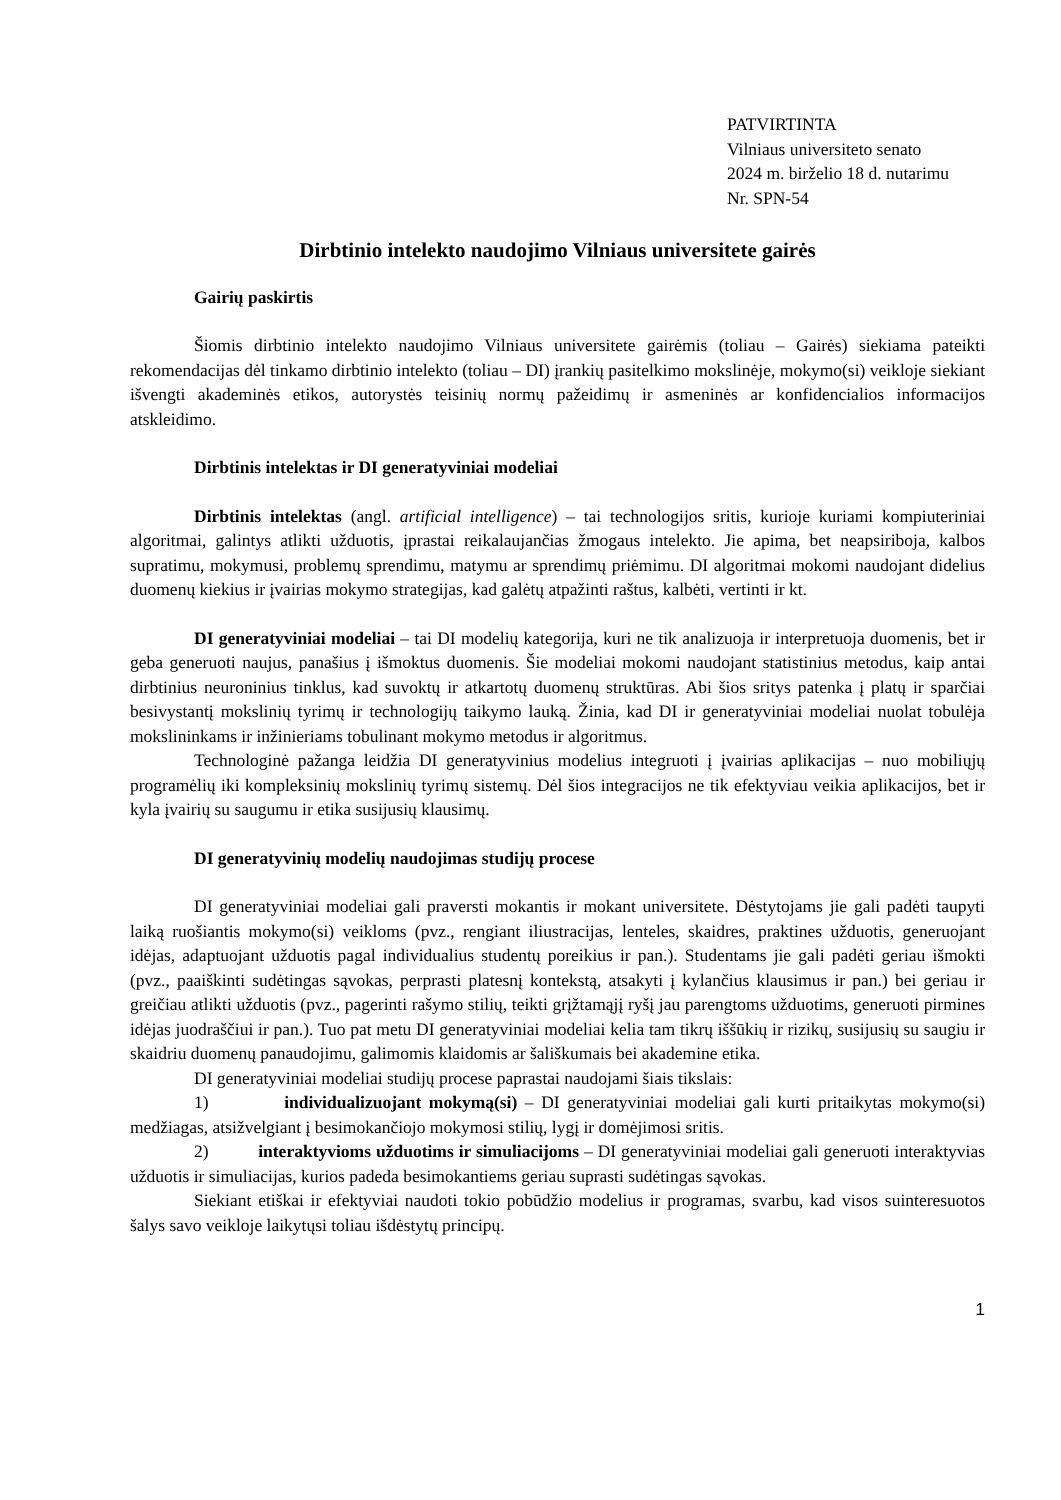PATVIRTINTA
Vilniaus universiteto senato
2024 m. birželio 18 d. nutarimu
Nr. SPN-54
Dirbtinio intelekto naudojimo Vilniaus universitete gairės
Gairių paskirtis
Šiomis dirbtinio intelekto naudojimo Vilniaus universitete gairėmis (toliau – Gairės) siekiama pateikti rekomendacijas dėl tinkamo dirbtinio intelekto (toliau – DI) įrankių pasitelkimo mokslinėje, mokymo(si) veikloje siekiant išvengti akademinės etikos, autorystės teisinių normų pažeidimų ir asmeninės ar konfidencialios informacijos atskleidimo.
Dirbtinis intelektas ir DI generatyviniai modeliai
Dirbtinis intelektas (angl. artificial intelligence) – tai technologijos sritis, kurioje kuriami kompiuteriniai algoritmai, galintys atlikti užduotis, įprastai reikalaujančias žmogaus intelekto. Jie apima, bet neapsiriboja, kalbos supratimu, mokymusi, problemų sprendimu, matymu ar sprendimų priėmimu. DI algoritmai mokomi naudojant didelius duomenų kiekius ir įvairias mokymo strategijas, kad galėtų atpažinti raštus, kalbėti, vertinti ir kt.
DI generatyviniai modeliai – tai DI modelių kategorija, kuri ne tik analizuoja ir interpretuoja duomenis, bet ir geba generuoti naujus, panašius į išmoktus duomenis. Šie modeliai mokomi naudojant statistinius metodus, kaip antai dirbtinius neuroninius tinklus, kad suvoktų ir atkartotų duomenų struktūras. Abi šios sritys patenka į platų ir sparčiai besivystantį mokslinių tyrimų ir technologijų taikymo lauką. Žinia, kad DI ir generatyviniai modeliai nuolat tobulėja mokslininkams ir inžinieriams tobulinant mokymo metodus ir algoritmus.
Technologinė pažanga leidžia DI generatyvinius modelius integruoti į įvairias aplikacijas – nuo mobiliųjų programėlių iki kompleksinių mokslinių tyrimų sistemų. Dėl šios integracijos ne tik efektyviau veikia aplikacijos, bet ir kyla įvairių su saugumu ir etika susijusių klausimų.
DI generatyvinių modelių naudojimas studijų procese
DI generatyviniai modeliai gali praversti mokantis ir mokant universitete. Dėstytojams jie gali padėti taupyti laiką ruošiantis mokymo(si) veikloms (pvz., rengiant iliustracijas, lenteles, skaidres, praktines užduotis, generuojant idėjas, adaptuojant užduotis pagal individualius studentų poreikius ir pan.). Studentams jie gali padėti geriau išmokti (pvz., paaiškinti sudėtingas sąvokas, perprasti platesnį kontekstą, atsakyti į kylančius klausimus ir pan.) bei geriau ir greičiau atlikti užduotis (pvz., pagerinti rašymo stilių, teikti grįžtamąjį ryšį jau parengtoms užduotims, generuoti pirmines idėjas juodraščiui ir pan.). Tuo pat metu DI generatyviniai modeliai kelia tam tikrų iššūkių ir rizikų, susijusių su saugiu ir skaidriu duomenų panaudojimu, galimomis klaidomis ar šališkumais bei akademine etika.
DI generatyviniai modeliai studijų procese paprastai naudojami šiais tikslais:
1) individualizuojant mokymą(si) – DI generatyviniai modeliai gali kurti pritaikytas mokymo(si) medžiagas, atsižvelgiant į besimokančiojo mokymosi stilių, lygį ir domėjimosi sritis.
2) interaktyvioms užduotims ir simuliacijoms – DI generatyviniai modeliai gali generuoti interaktyvias užduotis ir simuliacijas, kurios padeda besimokantiems geriau suprasti sudėtingas sąvokas.
Siekiant etiškai ir efektyviai naudoti tokio pobūdžio modelius ir programas, svarbu, kad visos suinteresuotos šalys savo veikloje laikytųsi toliau išdėstytų principų.
1